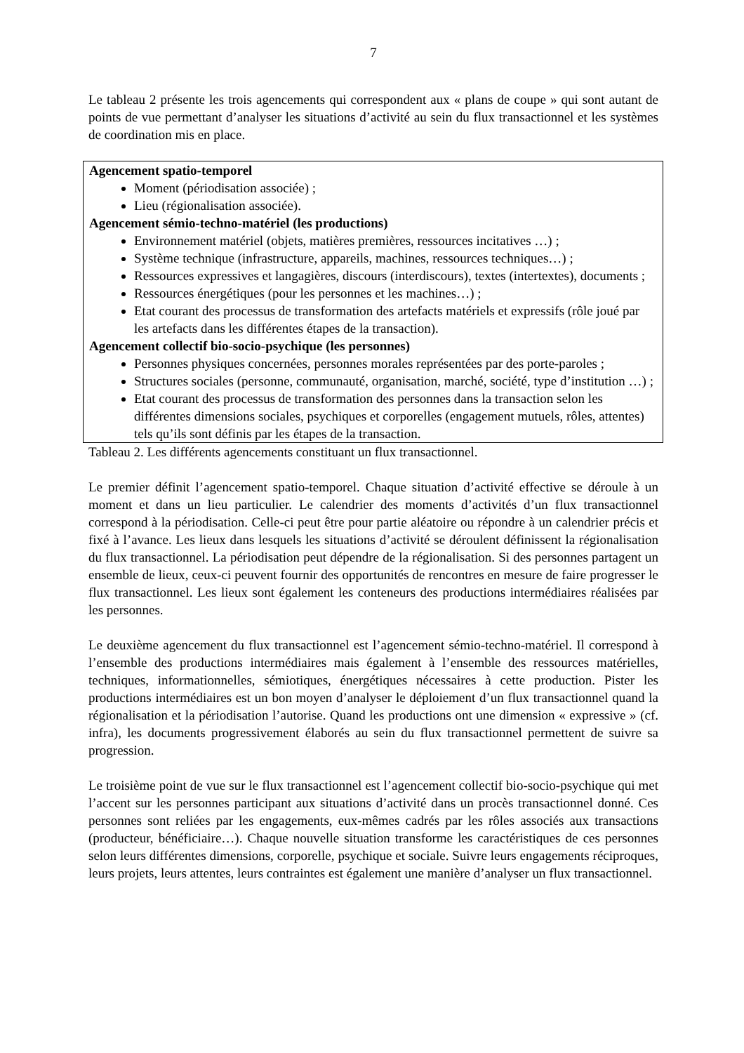7
Le tableau 2 présente les trois agencements qui correspondent aux « plans de coupe » qui sont autant de points de vue permettant d’analyser les situations d’activité au sein du flux transactionnel et les systèmes de coordination mis en place.
| Agencement spatio-temporel Moment (périodisation associée) ; Lieu (régionalisation associée). Agencement sémio-techno-matériel (les productions) Environnement matériel (objets, matières premières, ressources incitatives …) ; Système technique (infrastructure, appareils, machines, ressources techniques…) ; Ressources expressives et langagières, discours (interdiscours), textes (intertextes), documents ; Ressources énergétiques (pour les personnes et les machines…) ; Etat courant des processus de transformation des artefacts matériels et expressifs (rôle joué par les artefacts dans les différentes étapes de la transaction). Agencement collectif bio-socio-psychique (les personnes) Personnes physiques concernées, personnes morales représentées par des porte-paroles ; Structures sociales (personne, communauté, organisation, marché, société, type d’institution …) ; Etat courant des processus de transformation des personnes dans la transaction selon les différentes dimensions sociales, psychiques et corporelles (engagement mutuels, rôles, attentes) tels qu’ils sont définis par les étapes de la transaction. |
Tableau 2. Les différents agencements constituant un flux transactionnel.
Le premier définit l’agencement spatio-temporel. Chaque situation d’activité effective se déroule à un moment et dans un lieu particulier. Le calendrier des moments d’activités d’un flux transactionnel correspond à la périodisation. Celle-ci peut être pour partie aléatoire ou répondre à un calendrier précis et fixé à l’avance. Les lieux dans lesquels les situations d’activité se déroulent définissent la régionalisation du flux transactionnel. La périodisation peut dépendre de la régionalisation. Si des personnes partagent un ensemble de lieux, ceux-ci peuvent fournir des opportunités de rencontres en mesure de faire progresser le flux transactionnel. Les lieux sont également les conteneurs des productions intermédiaires réalisées par les personnes.
Le deuxième agencement du flux transactionnel est l’agencement sémio-techno-matériel. Il correspond à l’ensemble des productions intermédiaires mais également à l’ensemble des ressources matérielles, techniques, informationnelles, sémiotiques, énergétiques nécessaires à cette production. Pister les productions intermédiaires est un bon moyen d’analyser le déploiement d’un flux transactionnel quand la régionalisation et la périodisation l’autorise. Quand les productions ont une dimension « expressive » (cf. infra), les documents progressivement élaborés au sein du flux transactionnel permettent de suivre sa progression.
Le troisième point de vue sur le flux transactionnel est l’agencement collectif bio-socio-psychique qui met l’accent sur les personnes participant aux situations d’activité dans un procès transactionnel donné. Ces personnes sont reliées par les engagements, eux-mêmes cadrés par les rôles associés aux transactions (producteur, bénéficiaire…). Chaque nouvelle situation transforme les caractéristiques de ces personnes selon leurs différentes dimensions, corporelle, psychique et sociale. Suivre leurs engagements réciproques, leurs projets, leurs attentes, leurs contraintes est également une manière d’analyser un flux transactionnel.